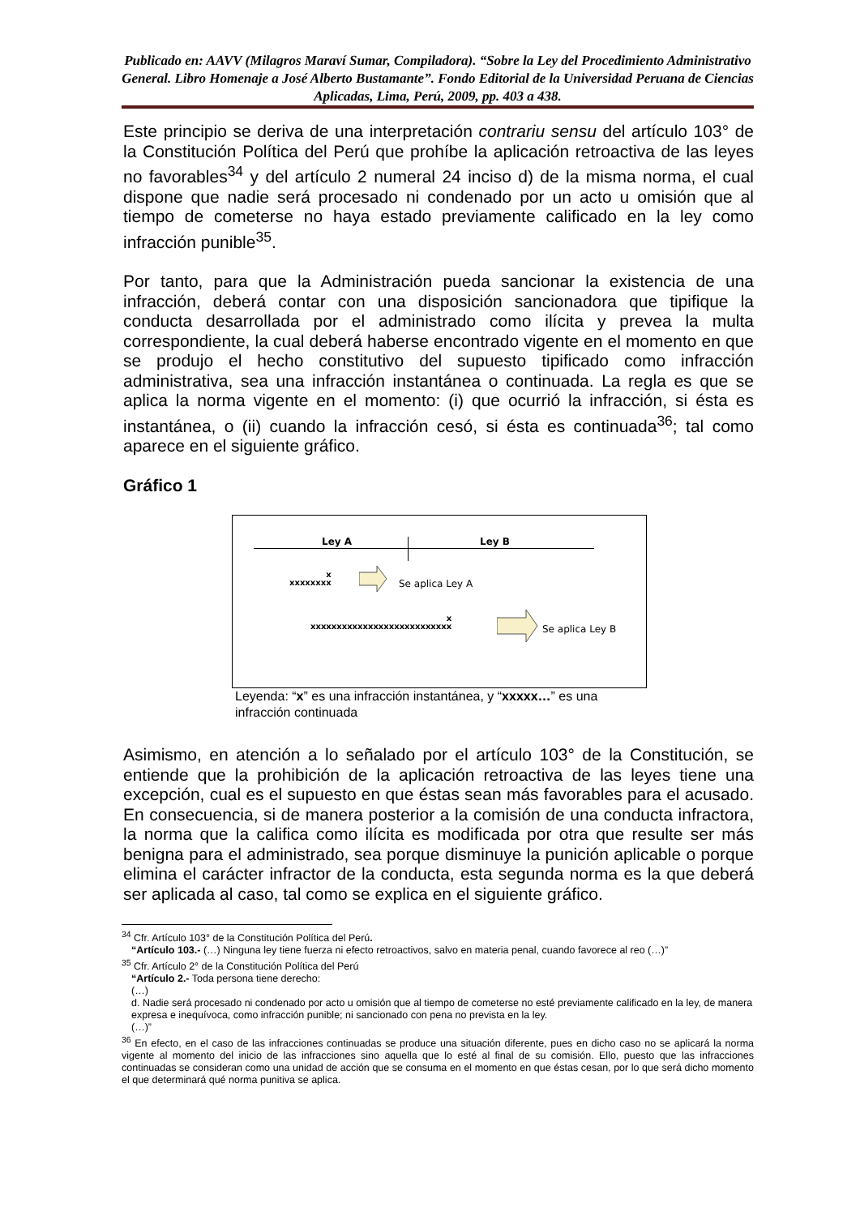Publicado en: AAVV (Milagros Maraví Sumar, Compiladora). “Sobre la Ley del Procedimiento Administrativo General. Libro Homenaje a José Alberto Bustamante”. Fondo Editorial de la Universidad Peruana de Ciencias Aplicadas, Lima, Perú, 2009, pp. 403 a 438.
Este principio se deriva de una interpretación contrariu sensu del artículo 103° de la Constitución Política del Perú que prohíbe la aplicación retroactiva de las leyes no favorables<sup>34</sup> y del artículo 2 numeral 24 inciso d) de la misma norma, el cual dispone que nadie será procesado ni condenado por un acto u omisión que al tiempo de cometerse no haya estado previamente calificado en la ley como infracción punible<sup>35</sup>.
Por tanto, para que la Administración pueda sancionar la existencia de una infracción, deberá contar con una disposición sancionadora que tipifique la conducta desarrollada por el administrado como ilícita y prevea la multa correspondiente, la cual deberá haberse encontrado vigente en el momento en que se produjo el hecho constitutivo del supuesto tipificado como infracción administrativa, sea una infracción instantánea o continuada. La regla es que se aplica la norma vigente en el momento: (i) que ocurrió la infracción, si ésta es instantánea, o (ii) cuando la infracción cesó, si ésta es continuada<sup>36</sup>; tal como aparece en el siguiente gráfico.
Gráfico 1
Ley A Ley B
x
xxxxxxxx
Se aplica Ley A
x
xxxxxxxxxxxxxxxxxxxxxxxxxxx
Se aplica Ley B
Leyenda: “x” es una infracción instantánea, y “xxxxx…” es una infracción continuada
Asimismo, en atención a lo señalado por el artículo 103° de la Constitución, se entiende que la prohibición de la aplicación retroactiva de las leyes tiene una excepción, cual es el supuesto en que éstas sean más favorables para el acusado. En consecuencia, si de manera posterior a la comisión de una conducta infractora, la norma que la califica como ilícita es modificada por otra que resulte ser más benigna para el administrado, sea porque disminuye la punición aplicable o porque elimina el carácter infractor de la conducta, esta segunda norma es la que deberá ser aplicada al caso, tal como se explica en el siguiente gráfico.
<sup>34</sup> Cfr. Artículo 103° de la Constitución Política del Perú.
“Artículo 103.- (…) Ninguna ley tiene fuerza ni efecto retroactivos, salvo en materia penal, cuando favorece al reo (…)”
<sup>35</sup> Cfr. Artículo 2° de la Constitución Política del Perú
“Artículo 2.- Toda persona tiene derecho:
(…)
d. Nadie será procesado ni condenado por acto u omisión que al tiempo de cometerse no esté previamente calificado en la ley, de manera expresa e inequívoca, como infracción punible; ni sancionado con pena no prevista en la ley.
(…)”
<sup>36</sup> En efecto, en el caso de las infracciones continuadas se produce una situación diferente, pues en dicho caso no se aplicará la norma vigente al momento del inicio de las infracciones sino aquella que lo esté al final de su comisión. Ello, puesto que las infracciones continuadas se consideran como una unidad de acción que se consuma en el momento en que éstas cesan, por lo que será dicho momento el que determinará qué norma punitiva se aplica.